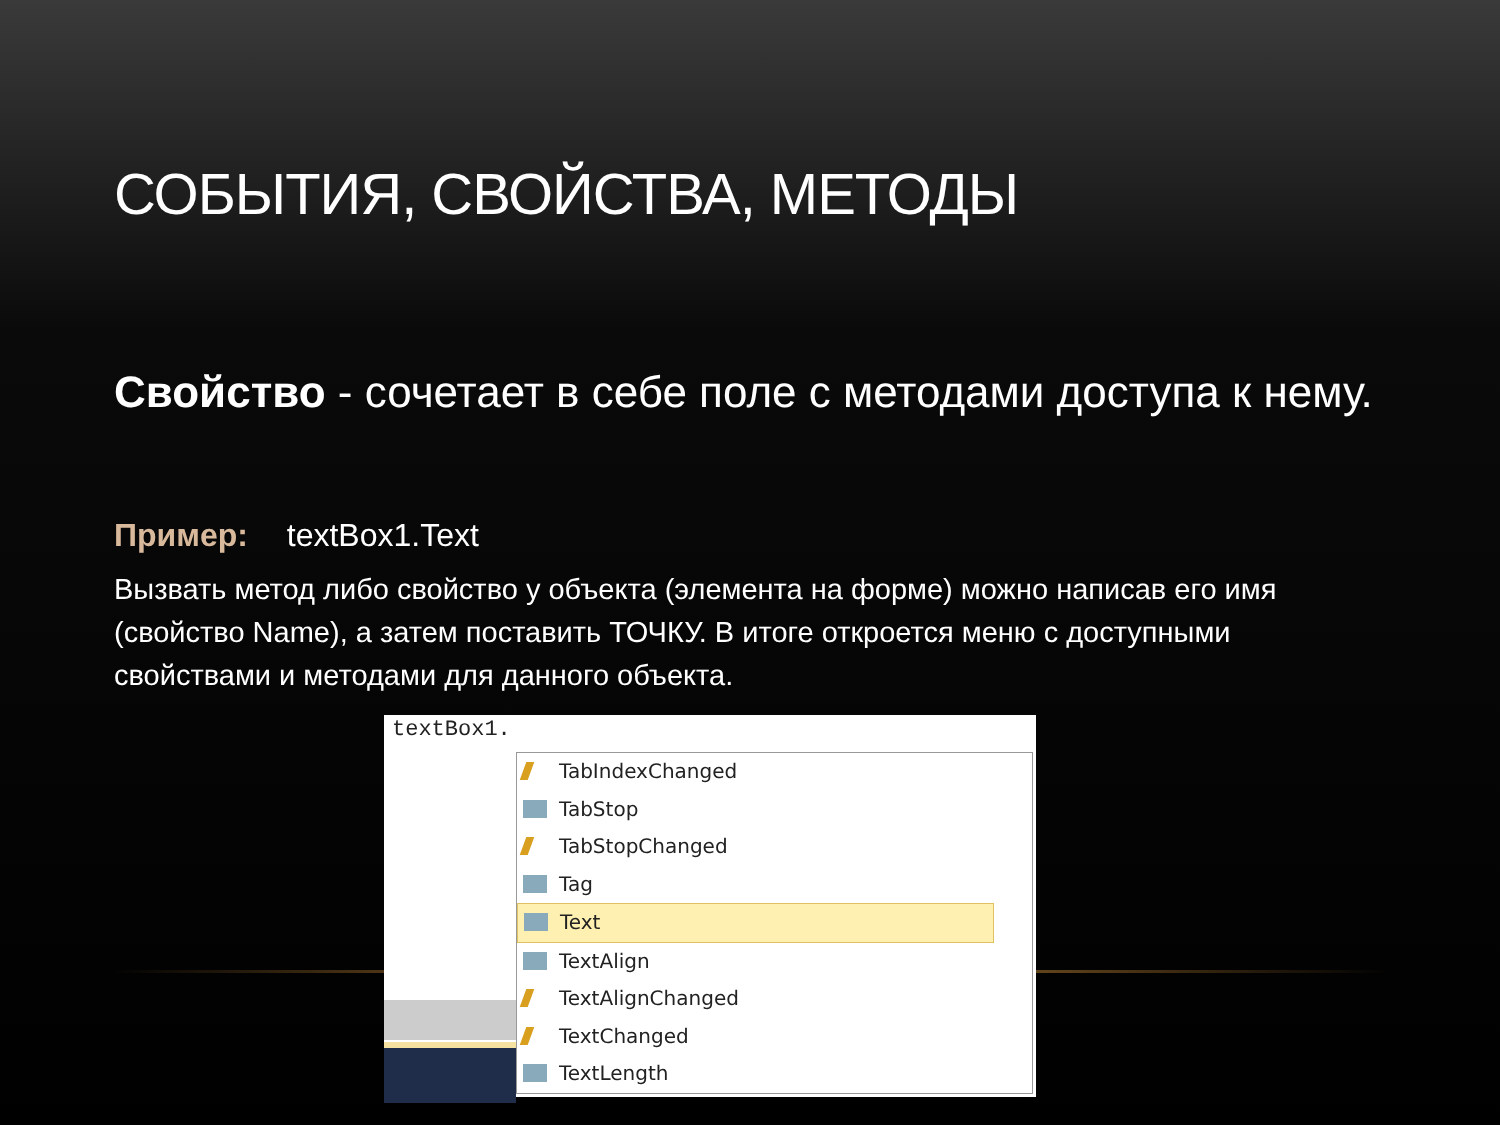СОБЫТИЯ, СВОЙСТВА, МЕТОДЫ
Свойство - сочетает в себе поле с методами доступа к нему.
Пример: textBox1.Text
Вызвать метод либо свойство у объекта (элемента на форме) можно написав его имя (свойство Name), а затем поставить ТОЧКУ. В итоге откроется меню с доступными свойствами и методами для данного объекта.
textBox1.
TabIndexChanged
TabStop
TabStopChanged
Tag
Text
TextAlign
TextAlignChanged
TextChanged
TextLength